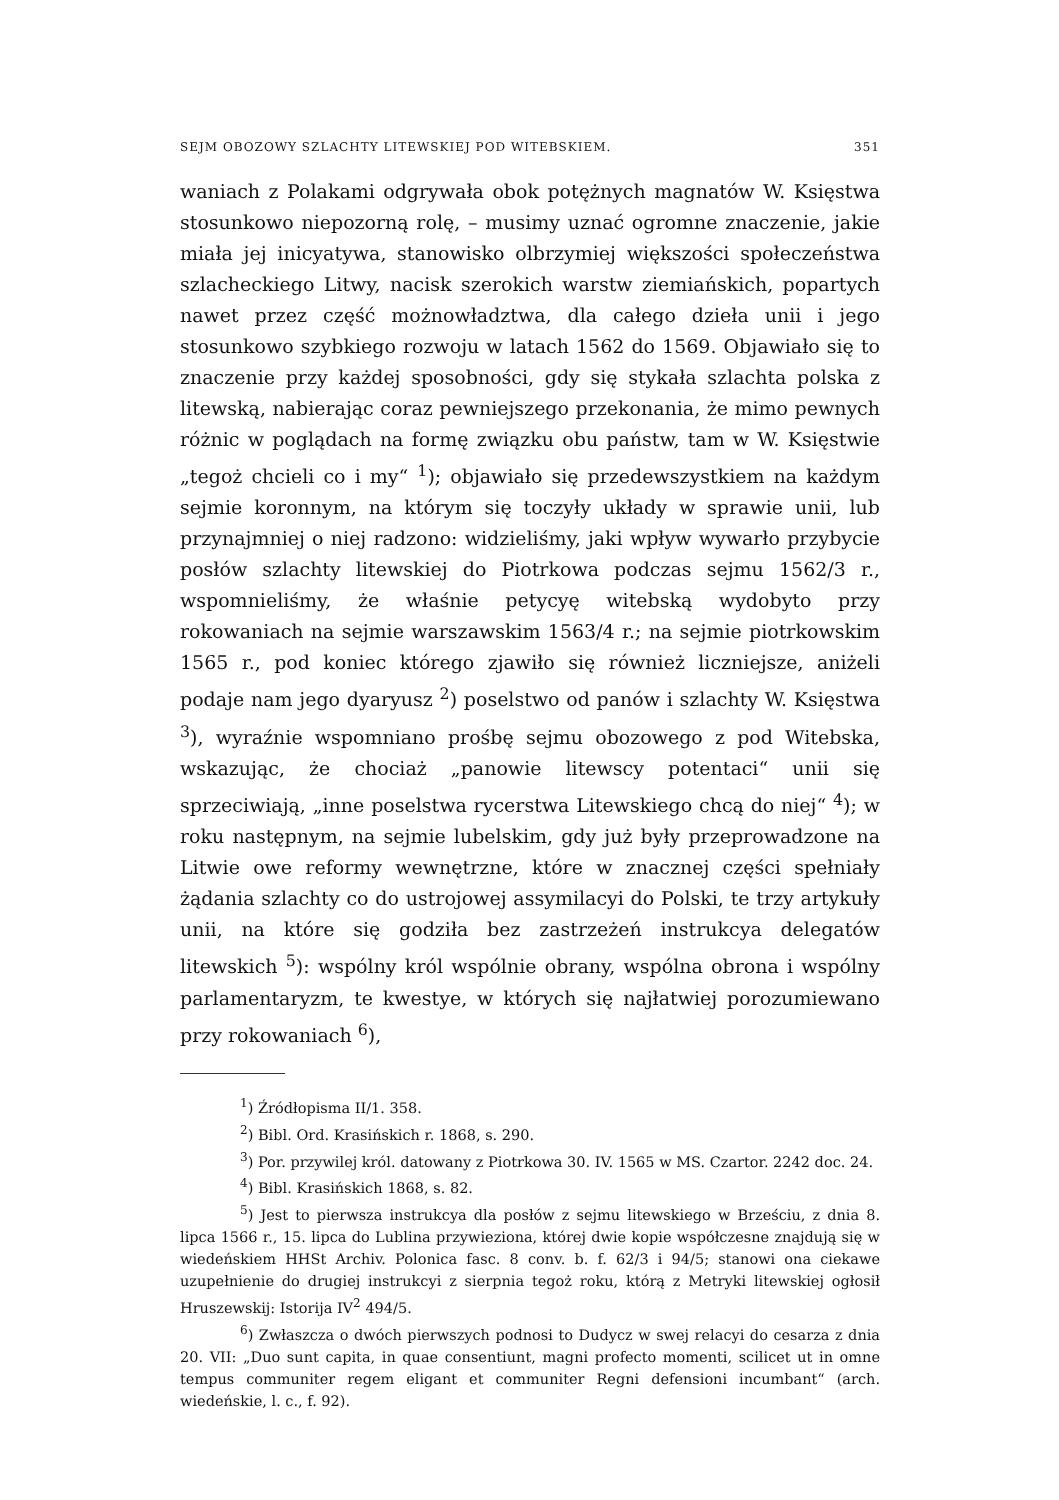SEJM OBOZOWY SZLACHTY LITEWSKIEJ POD WITEBSKIEM. 351
waniach z Polakami odgrywała obok potężnych magnatów W. Księstwa stosunkowo niepozorną rolę, – musimy uznać ogromne znaczenie, jakie miała jej inicyatywa, stanowisko olbrzymiej większości społeczeństwa szlacheckiego Litwy, nacisk szerokich warstw ziemiańskich, popartych nawet przez część możnowładztwa, dla całego dzieła unii i jego stosunkowo szybkiego rozwoju w latach 1562 do 1569. Objawiało się to znaczenie przy każdej sposobności, gdy się stykała szlachta polska z litewską, nabierając coraz pewniejszego przekonania, że mimo pewnych różnic w poglądach na formę związku obu państw, tam w W. Księstwie „tegoż chcieli co i my“ <sup>1</sup>); objawiało się przedewszystkiem na każdym sejmie koronnym, na którym się toczyły układy w sprawie unii, lub przynajmniej o niej radzono: widzieliśmy, jaki wpływ wywarło przybycie posłów szlachty litewskiej do Piotrkowa podczas sejmu 1562/3 r., wspomnieliśmy, że właśnie petycyę witebską wydobyto przy rokowaniach na sejmie warszawskim 1563/4 r.; na sejmie piotrkowskim 1565 r., pod koniec którego zjawiło się również liczniejsze, aniżeli podaje nam jego dyaryusz <sup>2</sup>) poselstwo od panów i szlachty W. Księstwa <sup>3</sup>), wyraźnie wspomniano prośbę sejmu obozowego z pod Witebska, wskazując, że chociaż „panowie litewscy potentaci“ unii się sprzeciwiają, „inne poselstwa rycerstwa Litewskiego chcą do niej“ <sup>4</sup>); w roku następnym, na sejmie lubelskim, gdy już były przeprowadzone na Litwie owe reformy wewnętrzne, które w znacznej części spełniały żądania szlachty co do ustrojowej assymilacyi do Polski, te trzy artykuły unii, na które się godziła bez zastrzeżeń instrukcya delegatów litewskich <sup>5</sup>): wspólny król wspólnie obrany, wspólna obrona i wspólny parlamentaryzm, te kwestye, w których się najłatwiej porozumiewano przy rokowaniach <sup>6</sup>),
<sup>1</sup>) Źródłopisma II/1. 358.
<sup>2</sup>) Bibl. Ord. Krasińskich r. 1868, s. 290.
<sup>3</sup>) Por. przywilej król. datowany z Piotrkowa 30. IV. 1565 w MS. Czartor. 2242 doc. 24.
<sup>4</sup>) Bibl. Krasińskich 1868, s. 82.
<sup>5</sup>) Jest to pierwsza instrukcya dla posłów z sejmu litewskiego w Brześciu, z dnia 8. lipca 1566 r., 15. lipca do Lublina przywieziona, której dwie kopie współczesne znajdują się w wiedeńskiem HHSt Archiv. Polonica fasc. 8 conv. b. f. 62/3 i 94/5; stanowi ona ciekawe uzupełnienie do drugiej instrukcyi z sierpnia tegoż roku, którą z Metryki litewskiej ogłosił Hruszewskij: Istorija IV<sup>2</sup> 494/5.
<sup>6</sup>) Zwłaszcza o dwóch pierwszych podnosi to Dudycz w swej relacyi do cesarza z dnia 20. VII: „Duo sunt capita, in quae consentiunt, magni profecto momenti, scilicet ut in omne tempus communiter regem eligant et communiter Regni defensioni incumbant“ (arch. wiedeńskie, l. c., f. 92).